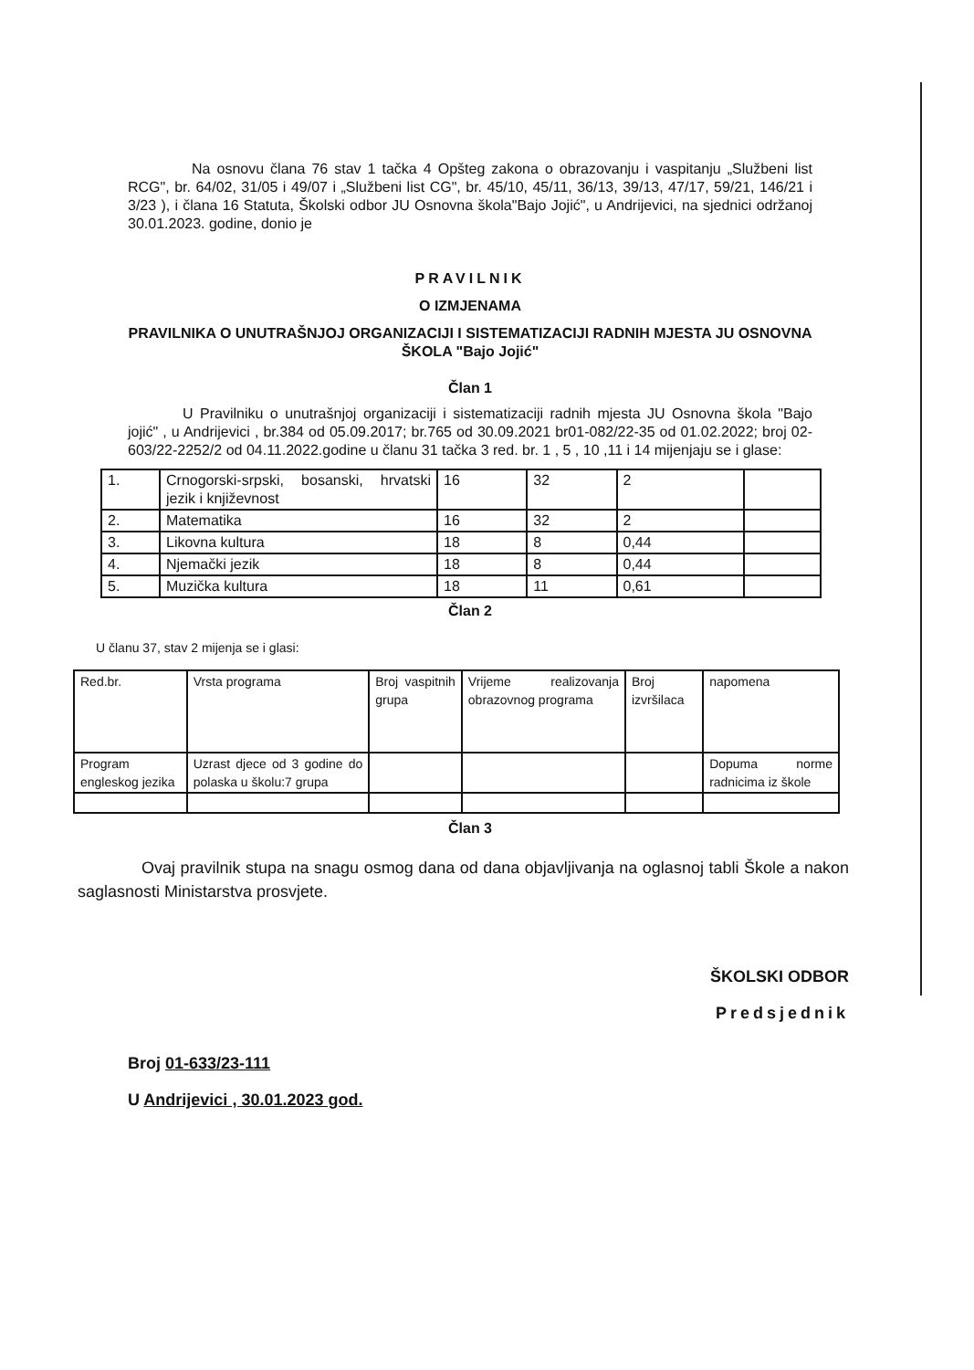Na osnovu člana 76 stav 1 tačka 4 Opšteg zakona o obrazovanju i vaspitanju „Službeni list RCG", br. 64/02, 31/05 i 49/07 i „Službeni list CG", br. 45/10, 45/11, 36/13, 39/13, 47/17, 59/21, 146/21 i 3/23 ), i člana 16 Statuta, Školski odbor JU Osnovna škola"Bajo Jojić", u Andrijevici, na sjednici održanoj 30.01.2023. godine, donio je
PRAVILNIK
O IZMJENAMA
PRAVILNIKA O UNUTRAŠNJOJ ORGANIZACIJI I SISTEMATIZACIJI RADNIH MJESTA JU OSNOVNA ŠKOLA "Bajo Jojić"
Član 1
U Pravilniku o unutrašnjoj organizaciji i sistematizaciji radnih mjesta JU Osnovna škola "Bajo jojić" , u Andrijevici , br.384 od 05.09.2017; br.765 od 30.09.2021 br01-082/22-35 od 01.02.2022; broj 02-603/22-2252/2 od 04.11.2022.godine u članu 31 tačka 3 red. br. 1 , 5 , 10 ,11 i 14 mijenjaju se i glase:
| 1. | Crnogorski-srpski, bosanski, hrvatski jezik i književnost | 16 | 32 | 2 | |
| 2. | Matematika | 16 | 32 | 2 | |
| 3. | Likovna kultura | 18 | 8 | 0,44 | |
| 4. | Njemački jezik | 18 | 8 | 0,44 | |
| 5. | Muzička kultura | 18 | 11 | 0,61 | |
Član 2
U članu 37, stav 2 mijenja se i glasi:
| Red.br. | Vrsta programa | Broj vaspitnih grupa | Vrijeme realizovanja obrazovnog programa | Broj izvršilaca | napomena |
| Program engleskog jezika | Uzrast djece od 3 godine do polaska u školu:7 grupa | | | | Dopuma norme radnicima iz škole |
Član 3
Ovaj pravilnik stupa na snagu osmog dana od dana objavljivanja na oglasnoj tabli Škole a nakon saglasnosti Ministarstva prosvjete.
Broj 01-633/23-111
U Andrijevici , 30.01.2023 god.
ŠKOLSKI ODBOR
Predsjednik